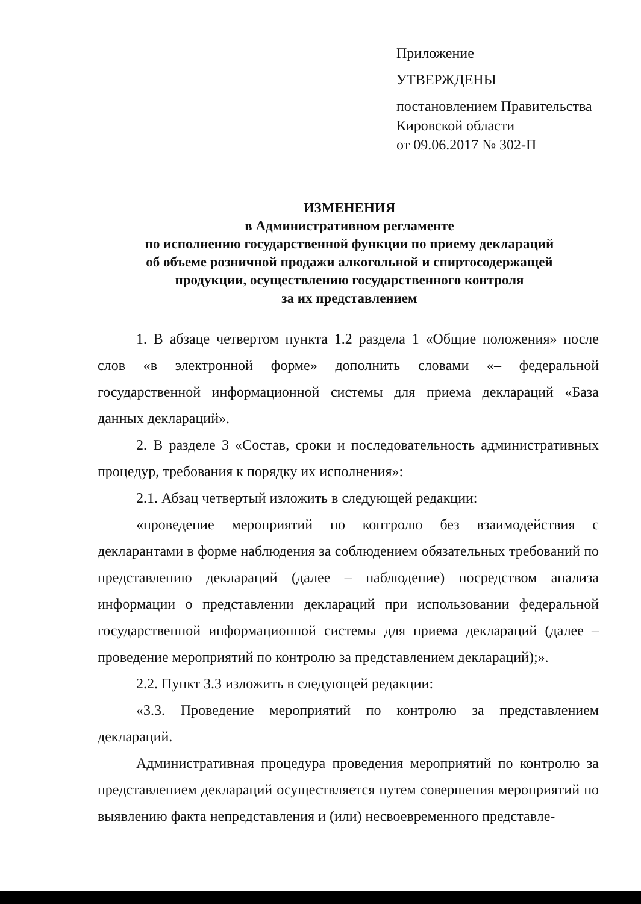Приложение
УТВЕРЖДЕНЫ
постановлением Правительства
Кировской области
от 09.06.2017 № 302-П
ИЗМЕНЕНИЯ
в Административном регламенте
по исполнению государственной функции по приему деклараций
об объеме розничной продажи алкогольной и спиртосодержащей
продукции, осуществлению государственного контроля
за их представлением
1. В абзаце четвертом пункта 1.2 раздела 1 «Общие положения» после слов «в электронной форме» дополнить словами «– федеральной государственной информационной системы для приема деклараций «База данных деклараций».
2. В разделе 3 «Состав, сроки и последовательность административных процедур, требования к порядку их исполнения»:
2.1. Абзац четвертый изложить в следующей редакции:
«проведение мероприятий по контролю без взаимодействия с декларантами в форме наблюдения за соблюдением обязательных требований по представлению деклараций (далее – наблюдение) посредством анализа информации о представлении деклараций при использовании федеральной государственной информационной системы для приема деклараций (далее – проведение мероприятий по контролю за представлением деклараций);».
2.2. Пункт 3.3 изложить в следующей редакции:
«3.3. Проведение мероприятий по контролю за представлением деклараций.
Административная процедура проведения мероприятий по контролю за представлением деклараций осуществляется путем совершения мероприятий по выявлению факта непредставления и (или) несвоевременного представле-